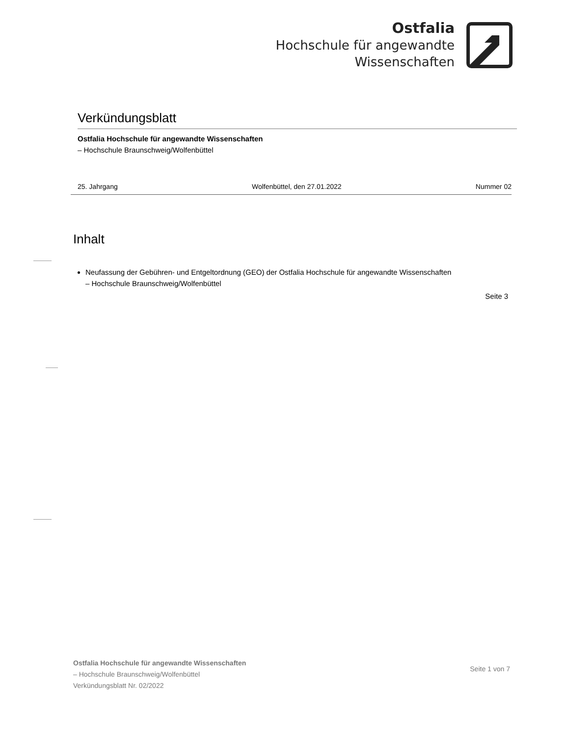Ostfalia
Hochschule für angewandte
Wissenschaften
Verkündungsblatt
Ostfalia Hochschule für angewandte Wissenschaften
– Hochschule Braunschweig/Wolfenbüttel
25. Jahrgang Wolfenbüttel, den 27.01.2022 Nummer 02
Inhalt
Neufassung der Gebühren- und Entgeltordnung (GEO) der Ostfalia Hochschule für angewandte Wissenschaften
– Hochschule Braunschweig/Wolfenbüttel
Seite 3
Ostfalia Hochschule für angewandte Wissenschaften
– Hochschule Braunschweig/Wolfenbüttel
Verkündungsblatt Nr. 02/2022
Seite 1 von 7